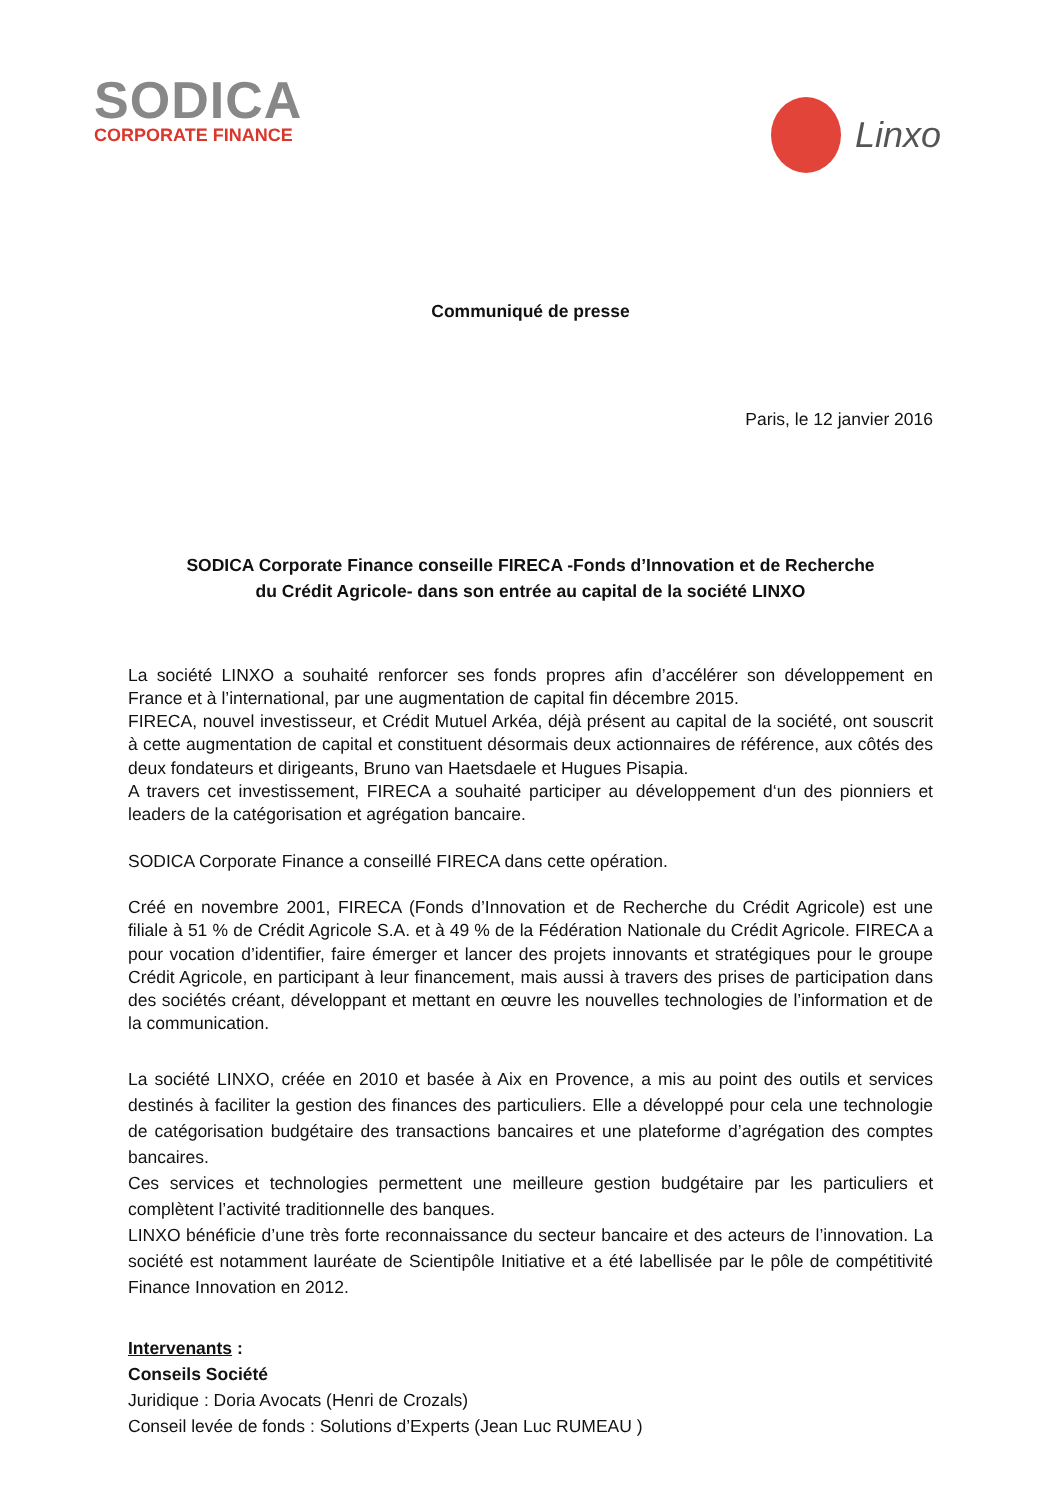SODICA
CORPORATE FINANCE
Linxo
Communiqué de presse
Paris, le 12 janvier 2016
SODICA Corporate Finance conseille FIRECA -Fonds d’Innovation et de Recherche
du Crédit Agricole- dans son entrée au capital de la société LINXO
La société LINXO a souhaité renforcer ses fonds propres afin d’accélérer son développement en France et à l’international, par une augmentation de capital fin décembre 2015.
FIRECA, nouvel investisseur, et Crédit Mutuel Arkéa, déjà présent au capital de la société, ont souscrit à cette augmentation de capital et constituent désormais deux actionnaires de référence, aux côtés des deux fondateurs et dirigeants, Bruno van Haetsdaele et Hugues Pisapia.
A travers cet investissement, FIRECA a souhaité participer au développement d‘un des pionniers et leaders de la catégorisation et agrégation bancaire.
SODICA Corporate Finance a conseillé FIRECA dans cette opération.
Créé en novembre 2001, FIRECA (Fonds d’Innovation et de Recherche du Crédit Agricole) est une filiale à 51 % de Crédit Agricole S.A. et à 49 % de la Fédération Nationale du Crédit Agricole. FIRECA a pour vocation d’identifier, faire émerger et lancer des projets innovants et stratégiques pour le groupe Crédit Agricole, en participant à leur financement, mais aussi à travers des prises de participation dans des sociétés créant, développant et mettant en œuvre les nouvelles technologies de l’information et de la communication.
La société LINXO, créée en 2010 et basée à Aix en Provence, a mis au point des outils et services destinés à faciliter la gestion des finances des particuliers. Elle a développé pour cela une technologie de catégorisation budgétaire des transactions bancaires et une plateforme d’agrégation des comptes bancaires.
Ces services et technologies permettent une meilleure gestion budgétaire par les particuliers et complètent l’activité traditionnelle des banques.
LINXO bénéficie d’une très forte reconnaissance du secteur bancaire et des acteurs de l’innovation. La société est notamment lauréate de Scientipôle Initiative et a été labellisée par le pôle de compétitivité Finance Innovation en 2012.
Intervenants :
Conseils Société
Juridique : Doria Avocats (Henri de Crozals)
Conseil levée de fonds : Solutions d’Experts (Jean Luc RUMEAU )